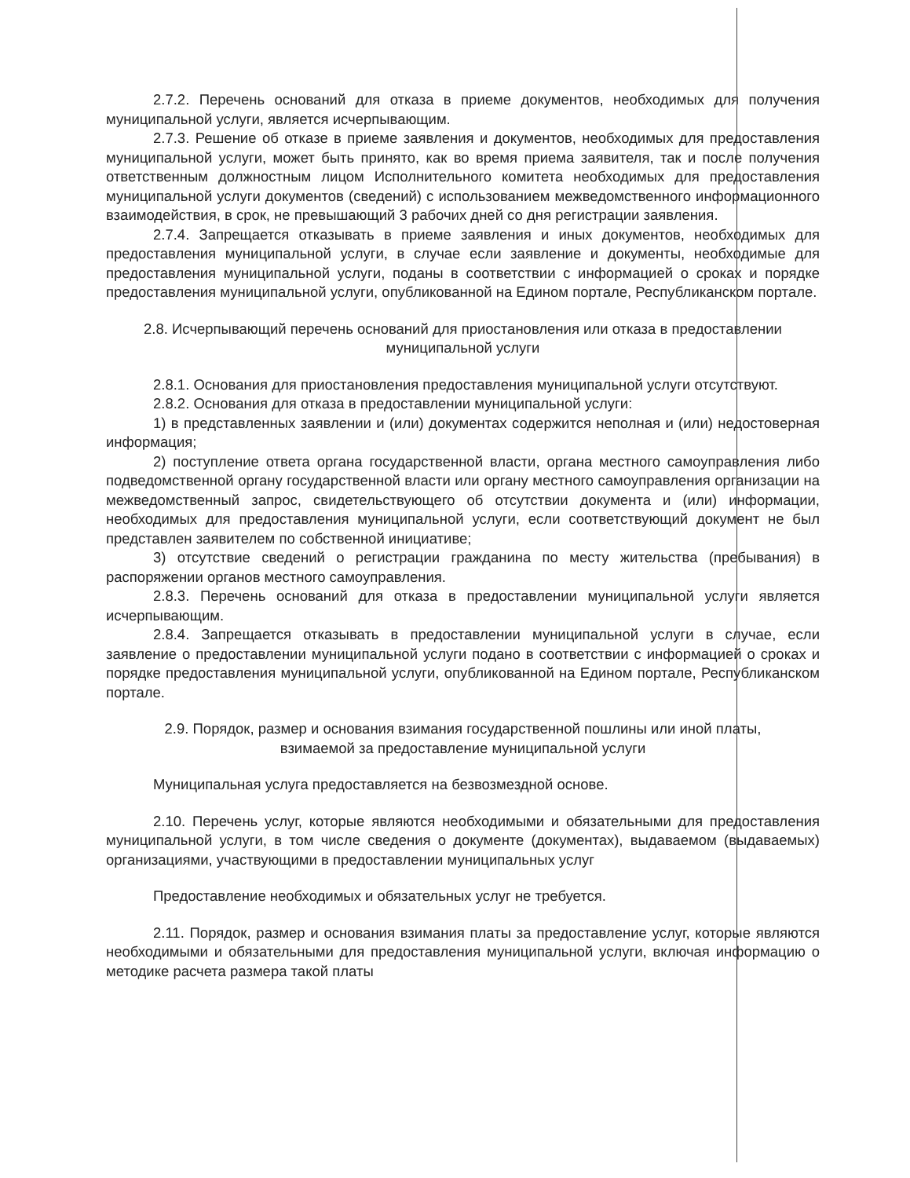2.7.2. Перечень оснований для отказа в приеме документов, необходимых для получения муниципальной услуги, является исчерпывающим.
2.7.3. Решение об отказе в приеме заявления и документов, необходимых для предоставления муниципальной услуги, может быть принято, как во время приема заявителя, так и после получения ответственным должностным лицом Исполнительного комитета необходимых для предоставления муниципальной услуги документов (сведений) с использованием межведомственного информационного взаимодействия, в срок, не превышающий 3 рабочих дней со дня регистрации заявления.
2.7.4. Запрещается отказывать в приеме заявления и иных документов, необходимых для предоставления муниципальной услуги, в случае если заявление и документы, необходимые для предоставления муниципальной услуги, поданы в соответствии с информацией о сроках и порядке предоставления муниципальной услуги, опубликованной на Едином портале, Республиканском портале.
2.8. Исчерпывающий перечень оснований для приостановления или отказа в предоставлении муниципальной услуги
2.8.1. Основания для приостановления предоставления муниципальной услуги отсутствуют.
2.8.2. Основания для отказа в предоставлении муниципальной услуги:
1) в представленных заявлении и (или) документах содержится неполная и (или) недостоверная информация;
2) поступление ответа органа государственной власти, органа местного самоуправления либо подведомственной органу государственной власти или органу местного самоуправления организации на межведомственный запрос, свидетельствующего об отсутствии документа и (или) информации, необходимых для предоставления муниципальной услуги, если соответствующий документ не был представлен заявителем по собственной инициативе;
3) отсутствие сведений о регистрации гражданина по месту жительства (пребывания) в распоряжении органов местного самоуправления.
2.8.3. Перечень оснований для отказа в предоставлении муниципальной услуги является исчерпывающим.
2.8.4. Запрещается отказывать в предоставлении муниципальной услуги в случае, если заявление о предоставлении муниципальной услуги подано в соответствии с информацией о сроках и порядке предоставления муниципальной услуги, опубликованной на Едином портале, Республиканском портале.
2.9. Порядок, размер и основания взимания государственной пошлины или иной платы, взимаемой за предоставление муниципальной услуги
Муниципальная услуга предоставляется на безвозмездной основе.
2.10. Перечень услуг, которые являются необходимыми и обязательными для предоставления муниципальной услуги, в том числе сведения о документе (документах), выдаваемом (выдаваемых) организациями, участвующими в предоставлении муниципальных услуг
Предоставление необходимых и обязательных услуг не требуется.
2.11. Порядок, размер и основания взимания платы за предоставление услуг, которые являются необходимыми и обязательными для предоставления муниципальной услуги, включая информацию о методике расчета размера такой платы